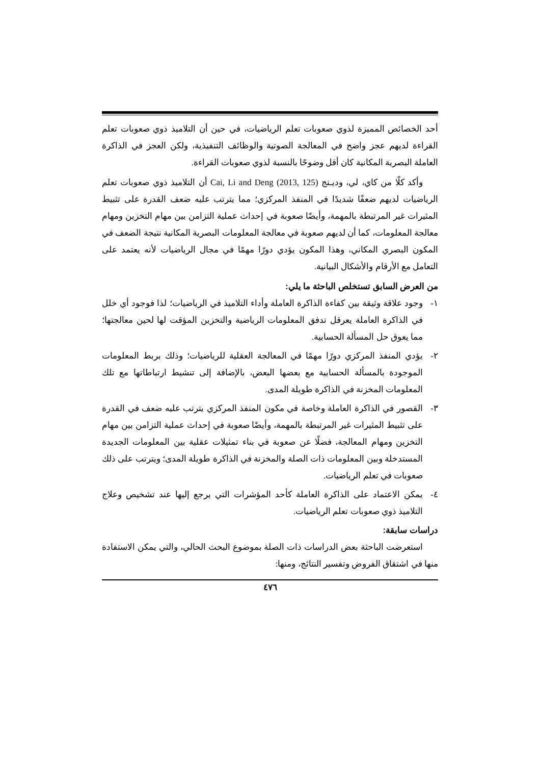أحد الخصائص المميزة لذوي صعوبات تعلم الرياضيات، في حين أن التلاميذ ذوي صعوبات تعلم القراءة لديهم عجز واضح في المعالجة الصوتية والوظائف التنفيذية، ولكن العجز في الذاكرة العاملة البصرية المكانية كان أقل وضوحًا بالنسبة لذوي صعوبات القراءة.
وأكد كلًا من كاي، لي، وديـنج (Cai, Li and Deng (2013, 125 أن التلاميذ ذوي صعوبات تعلم الرياضيات لديهم ضعفًا شديدًا في المنفذ المركزي؛ مما يترتب عليه ضعف القدرة على تثبيط المثيرات غير المرتبطة بالمهمة، وأيضًا صعوبة في إحداث عملية التزامن بين مهام التخزين ومهام معالجة المعلومات، كما أن لديهم صعوبة في معالجة المعلومات البصرية المكانية نتيجة الضعف في المكون البصري المكاني، وهذا المكون يؤدي دورًا مهمًا في مجال الرياضيات لأنه يعتمد على التعامل مع الأرقام والأشكال البيانية.
من العرض السابق تستخلص الباحثة ما يلي:
١- وجود علاقة وثيقة بين كفاءة الذاكرة العاملة وأداء التلاميذ في الرياضيات؛ لذا فوجود أي خلل في الذاكرة العاملة يعرقل تدفق المعلومات الرياضية والتخزين المؤقت لها لحين معالجتها؛ مما يعوق حل المسألة الحسابية.
٢- يؤدي المنفذ المركزي دورًا مهمًا في المعالجة العقلية للرياضيات؛ وذلك بربط المعلومات الموجودة بالمسألة الحسابية مع بعضها البعض، بالإضافة إلى تنشيط ارتباطاتها مع تلك المعلومات المخزنة في الذاكرة طويلة المدى.
٣- القصور في الذاكرة العاملة وخاصة في مكون المنفذ المركزي يترتب عليه ضعف في القدرة على تثبيط المثيرات غير المرتبطة بالمهمة، وأيضًا صعوبة في إحداث عملية التزامن بين مهام التخزين ومهام المعالجة، فضلًا عن صعوبة في بناء تمثيلات عقلية بين المعلومات الجديدة المستدخلة وبين المعلومات ذات الصلة والمخزنة في الذاكرة طويلة المدى؛ ويترتب على ذلك صعوبات في تعلم الرياضيات.
٤- يمكن الاعتماد على الذاكرة العاملة كأحد المؤشرات التي يرجع إليها عند تشخيص وعلاج التلاميذ ذوي صعوبات تعلم الرياضيات.
دراسات سابقة:
استعرضت الباحثة بعض الدراسات ذات الصلة بموضوع البحث الحالي، والتي يمكن الاستفادة منها في اشتقاق الفروض وتفسير النتائج، ومنها:
٤٧٦